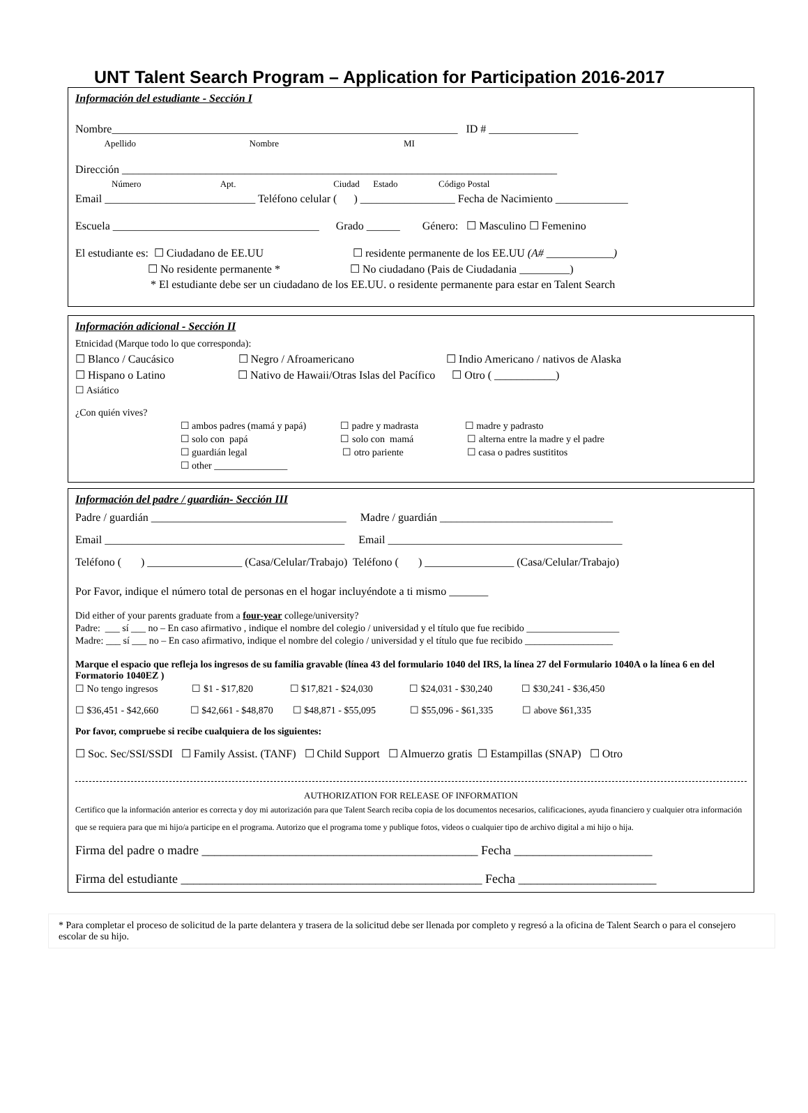UNT Talent Search Program – Application for Participation 2016-2017
Información del estudiante - Sección I
Nombre______________________________________________________________ ID # ________________
Apellido Nombre MI
Dirección ______________________________________________________________________________
Número Apt. Ciudad Estado Código Postal
Email ___________________________ Teléfono celular ( ) _________________ Fecha de Nacimiento _____________
Escuela _____________________________________ Grado ______ Género: ☐ Masculino ☐ Femenino
El estudiante es: ☐ Ciudadano de EE.UU ☐ residente permanente de los EE.UU (A# ____________)
☐ No residente permanente * ☐ No ciudadano (Pais de Ciudadania _________)
* El estudiante debe ser un ciudadano de los EE.UU. o residente permanente para estar en Talent Search
Información adicional - Sección II
Etnicidad (Marque todo lo que corresponda):
☐ Blanco / Caucásico ☐ Negro / Afroamericano ☐ Indio Americano / nativos de Alaska
☐ Hispano o Latino ☐ Nativo de Hawaii/Otras Islas del Pacífico ☐ Otro ( ___________)
☐ Asiático
¿Con quién vives?
☐ ambos padres (mamá y papá) ☐ padre y madrasta ☐ madre y padrasto
☐ solo con papá ☐ solo con mamá ☐ alterna entre la madre y el padre
☐ guardián legal ☐ otro pariente ☐ casa o padres sustititos
☐ other _______________
Información del padre / guardián- Sección III
Padre / guardián ___________________________________ Madre / guardián _______________________________
Email ___________________________________________ Email __________________________________________
Teléfono ( ) _________________ (Casa/Celular/Trabajo) Teléfono ( ) ________________ (Casa/Celular/Trabajo)
Por Favor, indique el número total de personas en el hogar incluyéndote a ti mismo _______
Did either of your parents graduate from a four-year college/university?
Padre: ___ sí ___ no – En caso afirmativo , indique el nombre del colegio / universidad y el título que fue recibido ___________________
Madre: ___ sí ___ no – En caso afirmativo, indique el nombre del colegio / universidad y el título que fue recibido __________________
Marque el espacio que refleja los ingresos de su familia gravable (línea 43 del formulario 1040 del IRS, la línea 27 del Formulario 1040A o la línea 6 en del Formatorio 1040EZ )
☐ No tengo ingresos ☐ $1 - $17,820 ☐ $17,821 - $24,030 ☐ $24,031 - $30,240 ☐ $30,241 - $36,450
☐ $36,451 - $42,660 ☐ $42,661 - $48,870 ☐ $48,871 - $55,095 ☐ $55,096 - $61,335 ☐ above $61,335
Por favor, compruebe si recibe cualquiera de los siguientes:
☐ Soc. Sec/SSI/SSDI ☐ Family Assist. (TANF) ☐ Child Support ☐ Almuerzo gratis ☐ Estampillas (SNAP) ☐ Otro
AUTHORIZATION FOR RELEASE OF INFORMATION
Certifico que la información anterior es correcta y doy mi autorización para que Talent Search reciba copia de los documentos necesarios, calificaciones, ayuda financiero y cualquier otra información que se requiera para que mi hijo/a participe en el programa. Autorizo que el programa tome y publique fotos, videos o cualquier tipo de archivo digital a mi hijo o hija.
Firma del padre o madre ____________________________________________ Fecha ______________________
Firma del estudiante ________________________________________________ Fecha ______________________
* Para completar el proceso de solicitud de la parte delantera y trasera de la solicitud debe ser llenada por completo y regresó a la oficina de Talent Search o para el consejero escolar de su hijo.